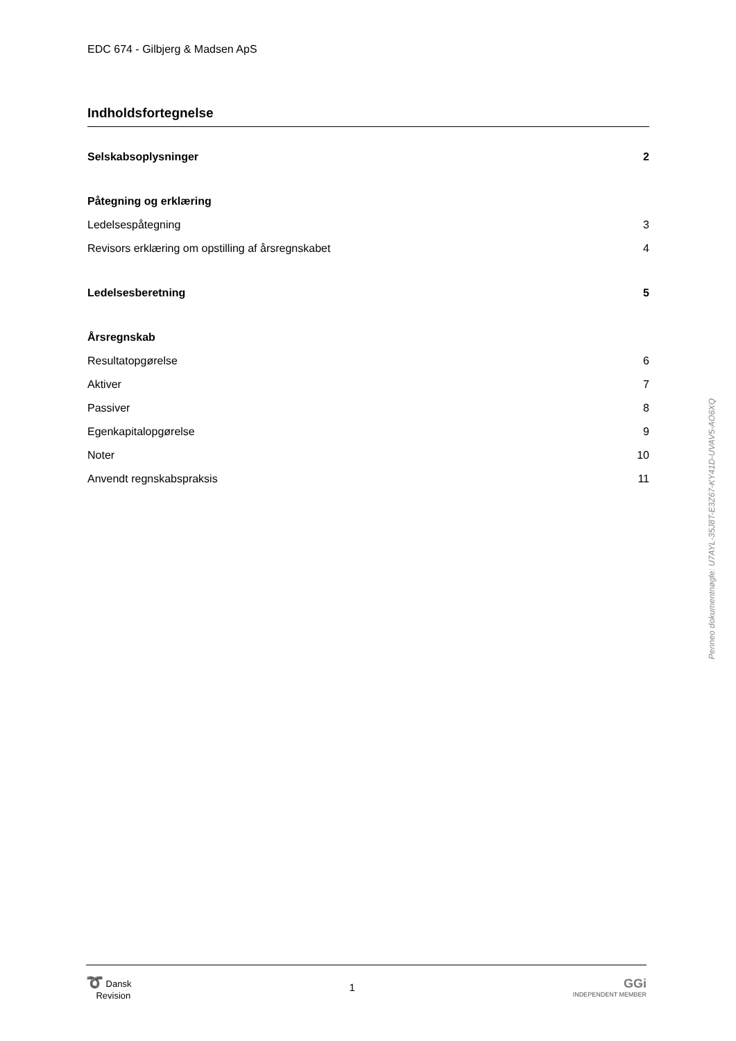EDC 674 - Gilbjerg & Madsen ApS
Indholdsfortegnelse
| Selskabsoplysninger | 2 |
| Påtegning og erklæring | |
| Ledelsespåtegning | 3 |
| Revisors erklæring om opstilling af årsregnskabet | 4 |
| Ledelsesberetning | 5 |
| Årsregnskab | |
| Resultatopgørelse | 6 |
| Aktiver | 7 |
| Passiver | 8 |
| Egenkapitalopgørelse | 9 |
| Noter | 10 |
| Anvendt regnskabspraksis | 11 |
Penneo dokumentnøgle: U7AYL-35J8T-E3Z67-KY41D-UVAV5-AO6XQ
➰ Dansk
Revision
1
GGi
INDEPENDENT MEMBER